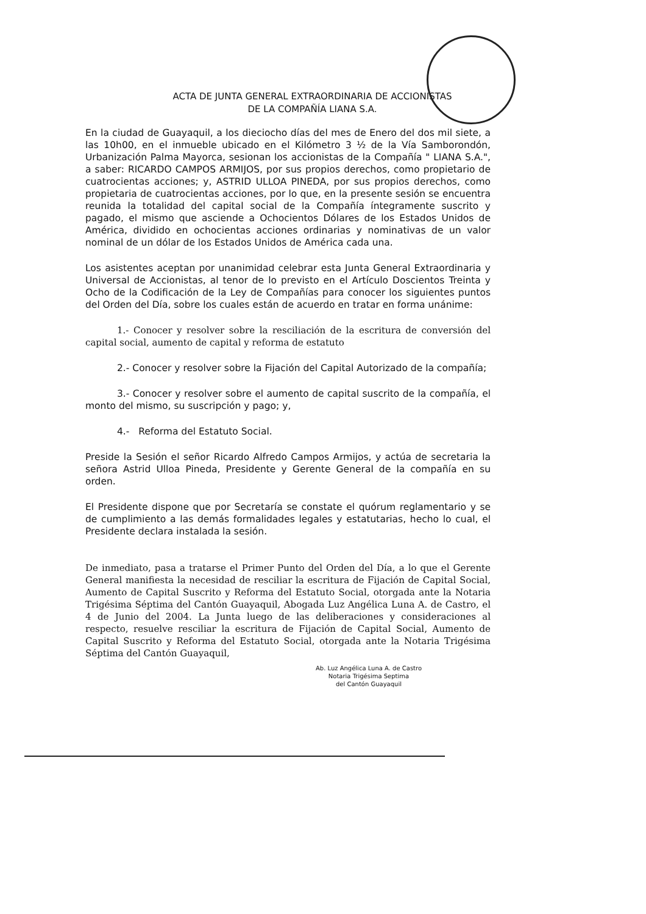ACTA DE JUNTA GENERAL EXTRAORDINARIA DE ACCIONISTAS
DE LA COMPAÑÍA LIANA S.A.
En la ciudad de Guayaquil, a los dieciocho días del mes de Enero del dos mil siete, a las 10h00, en el inmueble ubicado en el Kilómetro 3 ½ de la Vía Samborondón, Urbanización Palma Mayorca, sesionan los accionistas de la Compañía " LIANA S.A.", a saber: RICARDO CAMPOS ARMIJOS, por sus propios derechos, como propietario de cuatrocientas acciones; y, ASTRID ULLOA PINEDA, por sus propios derechos, como propietaria de cuatrocientas acciones, por lo que, en la presente sesión se encuentra reunida la totalidad del capital social de la Compañía íntegramente suscrito y pagado, el mismo que asciende a Ochocientos Dólares de los Estados Unidos de América, dividido en ochocientas acciones ordinarias y nominativas de un valor nominal de un dólar de los Estados Unidos de América cada una.
Los asistentes aceptan por unanimidad celebrar esta Junta General Extraordinaria y Universal de Accionistas, al tenor de lo previsto en el Artículo Doscientos Treinta y Ocho de la Codificación de la Ley de Compañías para conocer los siguientes puntos del Orden del Día, sobre los cuales están de acuerdo en tratar en forma unánime:
1.- Conocer y resolver sobre la resciliación de la escritura de conversión del capital social, aumento de capital y reforma de estatuto
2.- Conocer y resolver sobre la Fijación del Capital Autorizado de la compañía;
3.- Conocer y resolver sobre el aumento de capital suscrito de la compañía, el monto del mismo, su suscripción y pago; y,
4.- Reforma del Estatuto Social.
Preside la Sesión el señor Ricardo Alfredo Campos Armijos, y actúa de secretaria la señora Astrid Ulloa Pineda, Presidente y Gerente General de la compañía en su orden.
El Presidente dispone que por Secretaría se constate el quórum reglamentario y se de cumplimiento a las demás formalidades legales y estatutarias, hecho lo cual, el Presidente declara instalada la sesión.
De inmediato, pasa a tratarse el Primer Punto del Orden del Día, a lo que el Gerente General manifiesta la necesidad de resciliar la escritura de Fijación de Capital Social, Aumento de Capital Suscrito y Reforma del Estatuto Social, otorgada ante la Notaria Trigésima Séptima del Cantón Guayaquil, Abogada Luz Angélica Luna A. de Castro, el 4 de Junio del 2004. La Junta luego de las deliberaciones y consideraciones al respecto, resuelve resciliar la escritura de Fijación de Capital Social, Aumento de Capital Suscrito y Reforma del Estatuto Social, otorgada ante la Notaria Trigésima Séptima del Cantón Guayaquil,
Ab. Luz Angélica Luna A. de Castro
Notaria Trigésima Septima
del Cantón Guayaquil